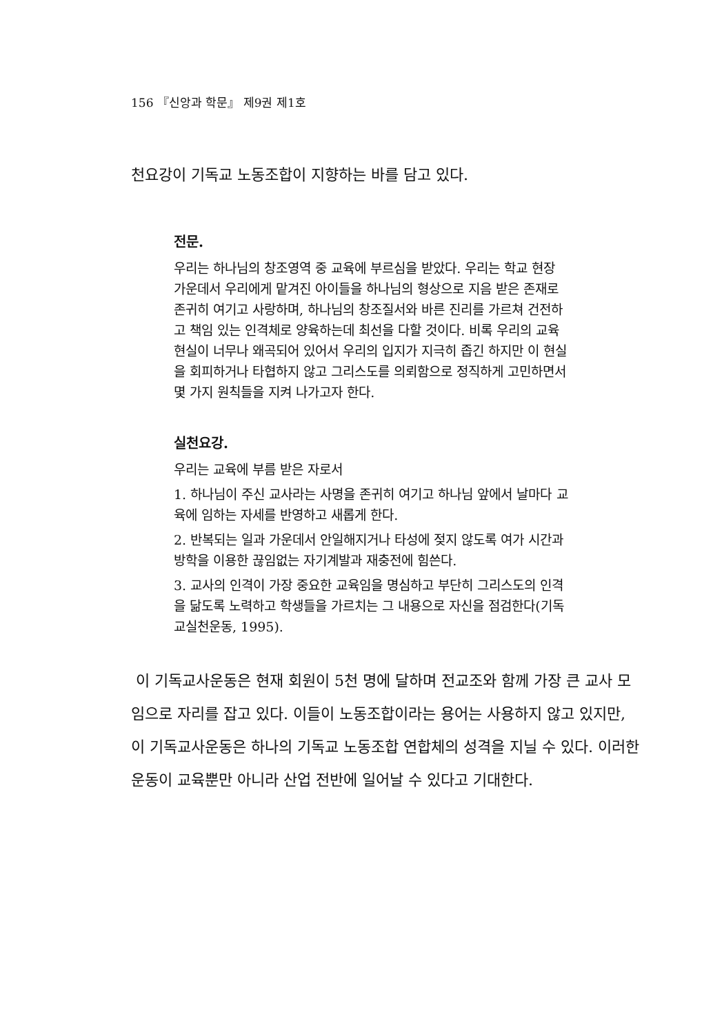156 『신앙과 학문』 제9권 제1호
천요강이 기독교 노동조합이 지향하는 바를 담고 있다.
전문.
우리는 하나님의 창조영역 중 교육에 부르심을 받았다. 우리는 학교 현장 가운데서 우리에게 맡겨진 아이들을 하나님의 형상으로 지음 받은 존재로 존귀히 여기고 사랑하며, 하나님의 창조질서와 바른 진리를 가르쳐 건전하고 책임 있는 인격체로 양육하는데 최선을 다할 것이다. 비록 우리의 교육현실이 너무나 왜곡되어 있어서 우리의 입지가 지극히 좁긴 하지만 이 현실을 회피하거나 타협하지 않고 그리스도를 의뢰함으로 정직하게 고민하면서 몇 가지 원칙들을 지켜 나가고자 한다.
실천요강.
우리는 교육에 부름 받은 자로서
1. 하나님이 주신 교사라는 사명을 존귀히 여기고 하나님 앞에서 날마다 교육에 임하는 자세를 반영하고 새롭게 한다.
2. 반복되는 일과 가운데서 안일해지거나 타성에 젖지 않도록 여가 시간과 방학을 이용한 끊임없는 자기계발과 재충전에 힘쓴다.
3. 교사의 인격이 가장 중요한 교육임을 명심하고 부단히 그리스도의 인격을 닮도록 노력하고 학생들을 가르치는 그 내용으로 자신을 점검한다(기독교실천운동, 1995).
이 기독교사운동은 현재 회원이 5천 명에 달하며 전교조와 함께 가장 큰 교사 모임으로 자리를 잡고 있다. 이들이 노동조합이라는 용어는 사용하지 않고 있지만, 이 기독교사운동은 하나의 기독교 노동조합 연합체의 성격을 지닐 수 있다. 이러한 운동이 교육뿐만 아니라 산업 전반에 일어날 수 있다고 기대한다.